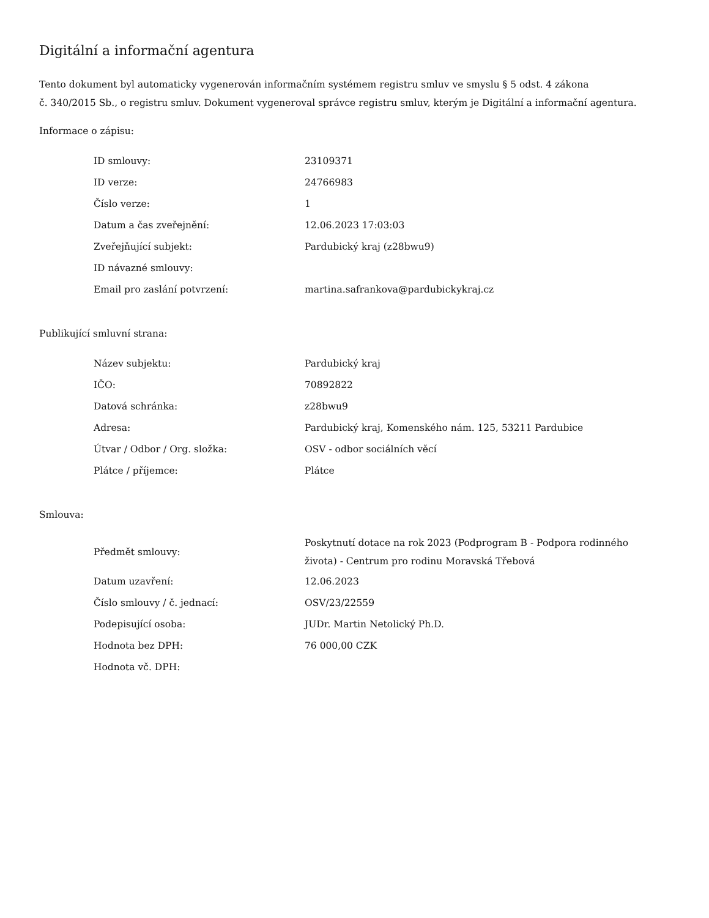Digitální a informační agentura
Tento dokument byl automaticky vygenerován informačním systémem registru smluv ve smyslu § 5 odst. 4 zákona
č. 340/2015 Sb., o registru smluv. Dokument vygeneroval správce registru smluv, kterým je Digitální a informační agentura.
Informace o zápisu:
| ID smlouvy: | 23109371 |
| ID verze: | 24766983 |
| Číslo verze: | 1 |
| Datum a čas zveřejnění: | 12.06.2023 17:03:03 |
| Zveřejňující subjekt: | Pardubický kraj (z28bwu9) |
| ID návazné smlouvy: | |
| Email pro zaslání potvrzení: | martina.safrankova@pardubickykraj.cz |
Publikující smluvní strana:
| Název subjektu: | Pardubický kraj |
| IČO: | 70892822 |
| Datová schránka: | z28bwu9 |
| Adresa: | Pardubický kraj, Komenského nám. 125, 53211 Pardubice |
| Útvar / Odbor / Org. složka: | OSV - odbor sociálních věcí |
| Plátce / příjemce: | Plátce |
Smlouva:
| Předmět smlouvy: | Poskytnutí dotace na rok 2023 (Podprogram B - Podpora rodinného života) - Centrum pro rodinu Moravská Třebová |
| Datum uzavření: | 12.06.2023 |
| Číslo smlouvy / č. jednací: | OSV/23/22559 |
| Podepisující osoba: | JUDr. Martin Netolický Ph.D. |
| Hodnota bez DPH: | 76 000,00 CZK |
| Hodnota vč. DPH: | |